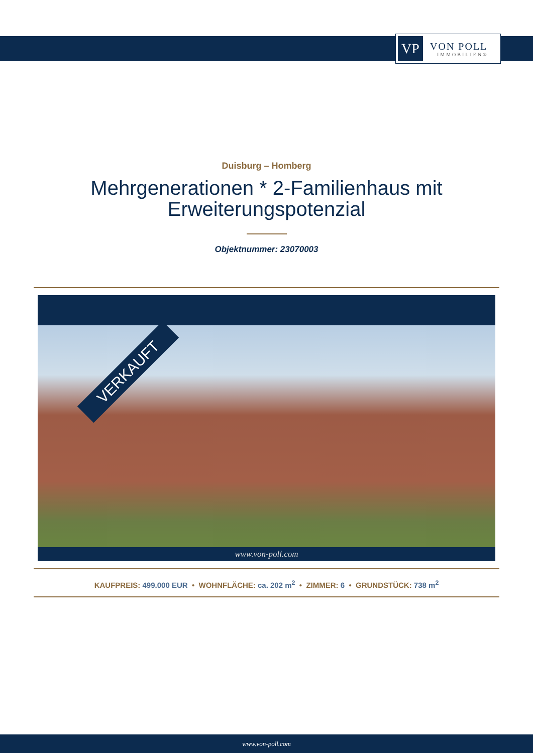VP
VON POLL
IMMOBILIEN®
Duisburg – Homberg
Mehrgenerationen * 2-Familienhaus mit
Erweiterungspotenzial
Objektnummer: 23070003
VERKAUFT
www.von-poll.com
KAUFPREIS: 499.000 EUR • WOHNFLÄCHE: ca. 202 m<sup>2</sup> • ZIMMER: 6 • GRUNDSTÜCK: 738 m<sup>2</sup>
www.von-poll.com